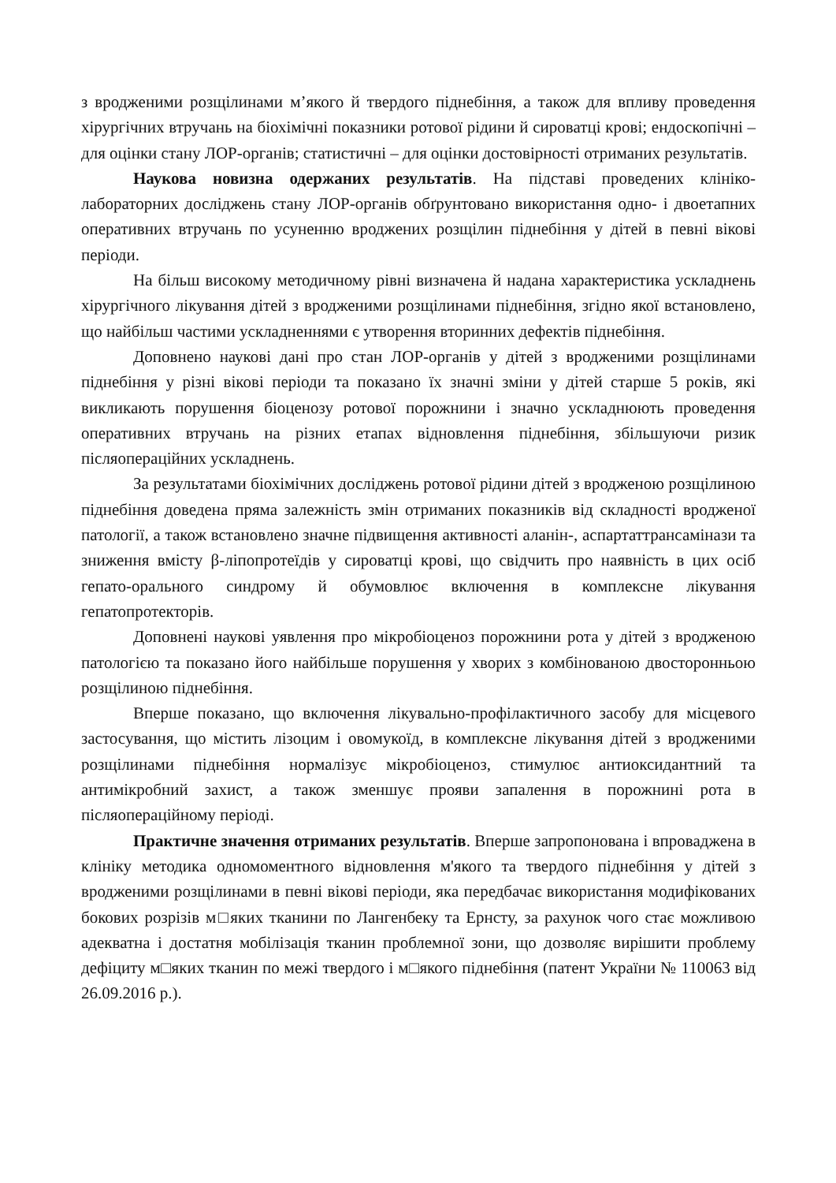з вродженими розщілинами м’якого й твердого піднебіння, а також для впливу проведення хірургічних втручань на біохімічні показники ротової рідини й сироватці крові; ендоскопічні – для оцінки стану ЛОР-органів; статистичні – для оцінки достовірності отриманих результатів.
Наукова новизна одержаних результатів. На підставі проведених клініко-лабораторних досліджень стану ЛОР-органів обґрунтовано використання одно- і двоетапних оперативних втручань по усуненню вроджених розщілин піднебіння у дітей в певні вікові періоди.
На більш високому методичному рівні визначена й надана характеристика ускладнень хірургічного лікування дітей з вродженими розщілинами піднебіння, згідно якої встановлено, що найбільш частими ускладненнями є утворення вторинних дефектів піднебіння.
Доповнено наукові дані про стан ЛОР-органів у дітей з вродженими розщілинами піднебіння у різні вікові періоди та показано їх значні зміни у дітей старше 5 років, які викликають порушення біоценозу ротової порожнини і значно ускладнюють проведення оперативних втручань на різних етапах відновлення піднебіння, збільшуючи ризик післяопераційних ускладнень.
За результатами біохімічних досліджень ротової рідини дітей з вродженою розщілиною піднебіння доведена пряма залежність змін отриманих показників від складності вродженої патології, а також встановлено значне підвищення активності аланін-, аспартаттрансамінази та зниження вмісту β-ліпопротеїдів у сироватці крові, що свідчить про наявність в цих осіб гепато-орального синдрому й обумовлює включення в комплексне лікування гепатопротекторів.
Доповнені наукові уявлення про мікробіоценоз порожнини рота у дітей з вродженою патологією та показано його найбільше порушення у хворих з комбінованою двосторонньою розщілиною піднебіння.
Вперше показано, що включення лікувально-профілактичного засобу для місцевого застосування, що містить лізоцим і овомукоїд, в комплексне лікування дітей з вродженими розщілинами піднебіння нормалізує мікробіоценоз, стимулює антиоксидантний та антимікробний захист, а також зменшує прояви запалення в порожнині рота в післяопераційному періоді.
Практичне значення отриманих результатів. Вперше запропонована і впроваджена в клініку методика одномоментного відновлення м'якого та твердого піднебіння у дітей з вродженими розщілинами в певні вікові періоди, яка передбачає використання модифікованих бокових розрізів м□яких тканини по Лангенбеку та Ернсту, за рахунок чого стає можливою адекватна і достатня мобілізація тканин проблемної зони, що дозволяє вирішити проблему дефіциту м□яких тканин по межі твердого і м□якого піднебіння (патент України № 110063 від 26.09.2016 р.).